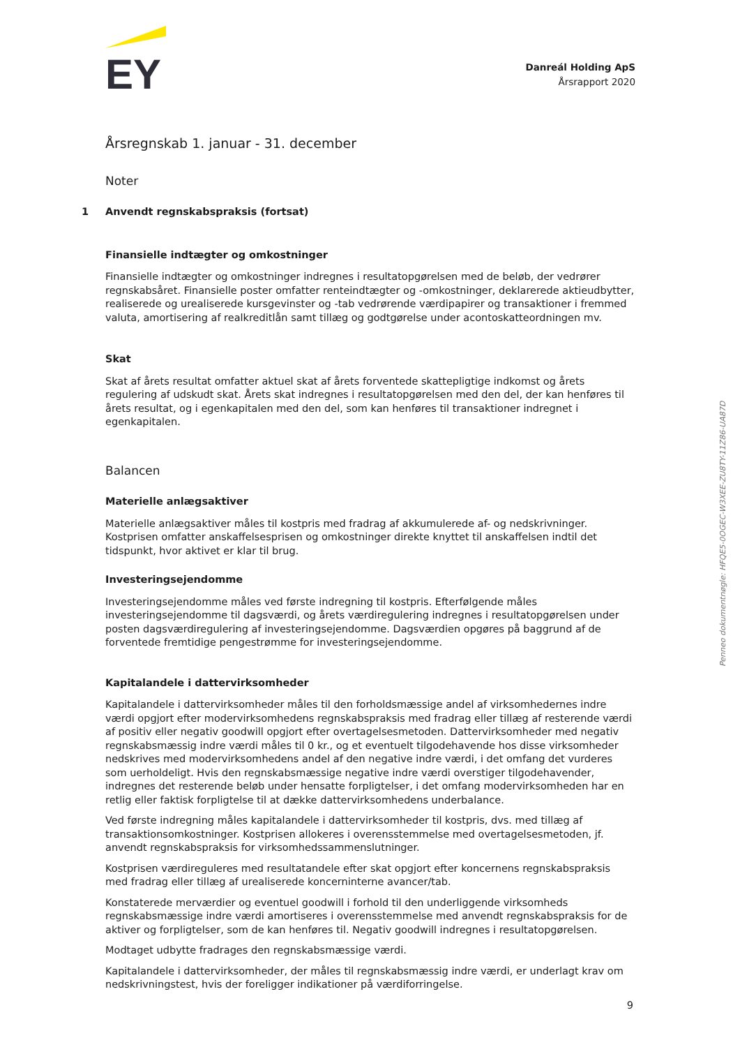EY
Danreál Holding ApS
Årsrapport 2020
Årsregnskab 1. januar - 31. december
Noter
1 Anvendt regnskabspraksis (fortsat)
Finansielle indtægter og omkostninger
Finansielle indtægter og omkostninger indregnes i resultatopgørelsen med de beløb, der vedrører regnskabsåret. Finansielle poster omfatter renteindtægter og -omkostninger, deklarerede aktieudbytter, realiserede og urealiserede kursgevinster og -tab vedrørende værdipapirer og transaktioner i fremmed valuta, amortisering af realkreditlån samt tillæg og godtgørelse under acontoskatteordningen mv.
Skat
Skat af årets resultat omfatter aktuel skat af årets forventede skattepligtige indkomst og årets regulering af udskudt skat. Årets skat indregnes i resultatopgørelsen med den del, der kan henføres til årets resultat, og i egenkapitalen med den del, som kan henføres til transaktioner indregnet i egenkapitalen.
Balancen
Materielle anlægsaktiver
Materielle anlægsaktiver måles til kostpris med fradrag af akkumulerede af- og nedskrivninger. Kostprisen omfatter anskaffelsesprisen og omkostninger direkte knyttet til anskaffelsen indtil det tidspunkt, hvor aktivet er klar til brug.
Investeringsejendomme
Investeringsejendomme måles ved første indregning til kostpris. Efterfølgende måles investeringsejendomme til dagsværdi, og årets værdiregulering indregnes i resultatopgørelsen under posten dagsværdiregulering af investeringsejendomme. Dagsværdien opgøres på baggrund af de forventede fremtidige pengestrømme for investeringsejendomme.
Kapitalandele i dattervirksomheder
Kapitalandele i dattervirksomheder måles til den forholdsmæssige andel af virksomhedernes indre værdi opgjort efter modervirksomhedens regnskabspraksis med fradrag eller tillæg af resterende værdi af positiv eller negativ goodwill opgjort efter overtagelsesmetoden. Dattervirksomheder med negativ regnskabsmæssig indre værdi måles til 0 kr., og et eventuelt tilgodehavende hos disse virksomheder nedskrives med modervirksomhedens andel af den negative indre værdi, i det omfang det vurderes som uerholdeligt. Hvis den regnskabsmæssige negative indre værdi overstiger tilgodehavender, indregnes det resterende beløb under hensatte forpligtelser, i det omfang modervirksomheden har en retlig eller faktisk forpligtelse til at dække dattervirksomhedens underbalance.
Ved første indregning måles kapitalandele i dattervirksomheder til kostpris, dvs. med tillæg af transaktionsomkostninger. Kostprisen allokeres i overensstemmelse med overtagelsesmetoden, jf. anvendt regnskabspraksis for virksomhedssammenslutninger.
Kostprisen værdireguleres med resultatandele efter skat opgjort efter koncernens regnskabspraksis med fradrag eller tillæg af urealiserede koncerninterne avancer/tab.
Konstaterede merværdier og eventuel goodwill i forhold til den underliggende virksomheds regnskabsmæssige indre værdi amortiseres i overensstemmelse med anvendt regnskabspraksis for de aktiver og forpligtelser, som de kan henføres til. Negativ goodwill indregnes i resultatopgørelsen.
Modtaget udbytte fradrages den regnskabsmæssige værdi.
Kapitalandele i dattervirksomheder, der måles til regnskabsmæssig indre værdi, er underlagt krav om nedskrivningstest, hvis der foreligger indikationer på værdiforringelse.
Penneo dokumentnøgle: HFQE5-0OGEC-W3XEE-ZU8TY-11Z86-UA87D
9